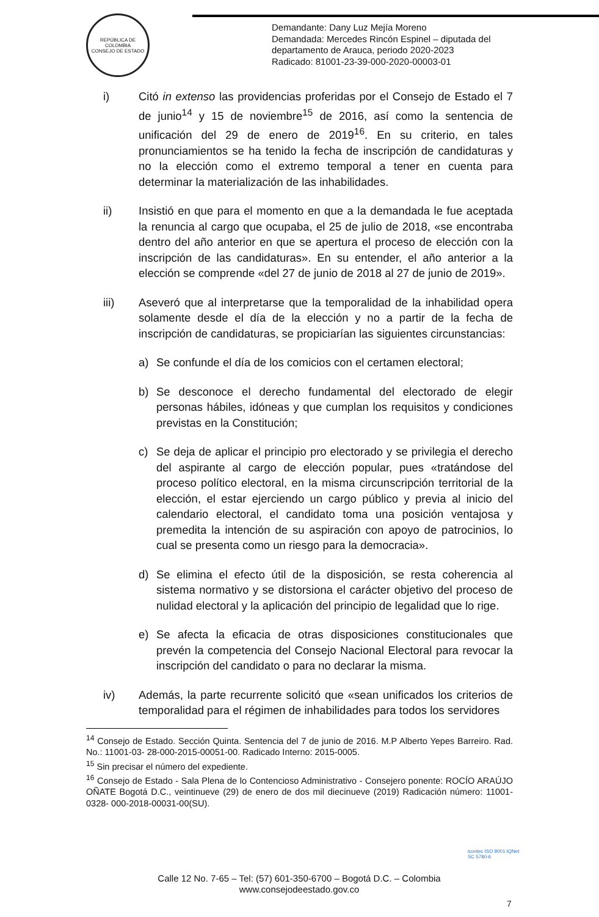REPÚBLICA DE COLOMBIA
CONSEJO DE ESTADO
Demandante: Dany Luz Mejía Moreno
Demandada: Mercedes Rincón Espinel – diputada del
departamento de Arauca, periodo 2020-2023
Radicado: 81001-23-39-000-2020-00003-01
i) Citó in extenso las providencias proferidas por el Consejo de Estado el 7 de junio<sup>14</sup> y 15 de noviembre<sup>15</sup> de 2016, así como la sentencia de unificación del 29 de enero de 2019<sup>16</sup>. En su criterio, en tales pronunciamientos se ha tenido la fecha de inscripción de candidaturas y no la elección como el extremo temporal a tener en cuenta para determinar la materialización de las inhabilidades.
ii) Insistió en que para el momento en que a la demandada le fue aceptada la renuncia al cargo que ocupaba, el 25 de julio de 2018, «se encontraba dentro del año anterior en que se apertura el proceso de elección con la inscripción de las candidaturas». En su entender, el año anterior a la elección se comprende «del 27 de junio de 2018 al 27 de junio de 2019».
iii) Aseveró que al interpretarse que la temporalidad de la inhabilidad opera solamente desde el día de la elección y no a partir de la fecha de inscripción de candidaturas, se propiciarían las siguientes circunstancias:
a) Se confunde el día de los comicios con el certamen electoral;
b) Se desconoce el derecho fundamental del electorado de elegir personas hábiles, idóneas y que cumplan los requisitos y condiciones previstas en la Constitución;
c) Se deja de aplicar el principio pro electorado y se privilegia el derecho del aspirante al cargo de elección popular, pues «tratándose del proceso político electoral, en la misma circunscripción territorial de la elección, el estar ejerciendo un cargo público y previa al inicio del calendario electoral, el candidato toma una posición ventajosa y premedita la intención de su aspiración con apoyo de patrocinios, lo cual se presenta como un riesgo para la democracia».
d) Se elimina el efecto útil de la disposición, se resta coherencia al sistema normativo y se distorsiona el carácter objetivo del proceso de nulidad electoral y la aplicación del principio de legalidad que lo rige.
e) Se afecta la eficacia de otras disposiciones constitucionales que prevén la competencia del Consejo Nacional Electoral para revocar la inscripción del candidato o para no declarar la misma.
iv) Además, la parte recurrente solicitó que «sean unificados los criterios de temporalidad para el régimen de inhabilidades para todos los servidores
<sup>14</sup> Consejo de Estado. Sección Quinta. Sentencia del 7 de junio de 2016. M.P Alberto Yepes Barreiro. Rad. No.: 11001-03- 28-000-2015-00051-00. Radicado Interno: 2015-0005.
<sup>15</sup> Sin precisar el número del expediente.
<sup>16</sup> Consejo de Estado - Sala Plena de lo Contencioso Administrativo - Consejero ponente: ROCÍO ARAÚJO OÑATE Bogotá D.C., veintinueve (29) de enero de dos mil diecinueve (2019) Radicación número: 11001-0328- 000-2018-00031-00(SU).
Calle 12 No. 7-65 – Tel: (57) 601-350-6700 – Bogotá D.C. – Colombia
www.consejodeestado.gov.co
icontec ISO 9001 IQNet
SC 5780-6
7